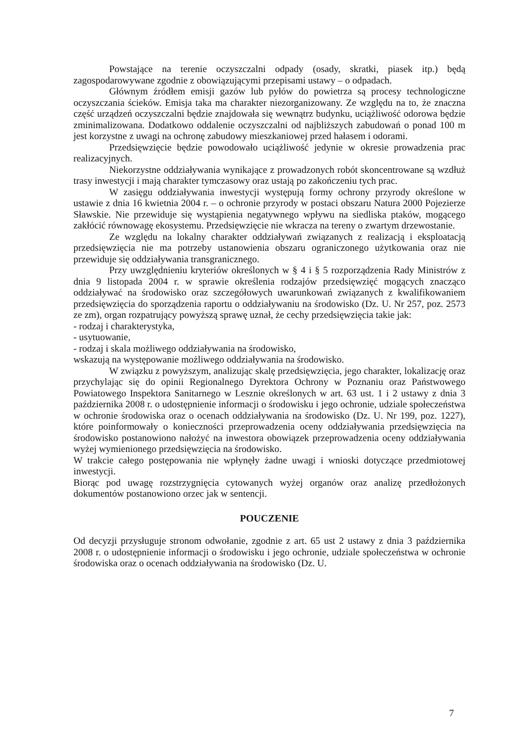Powstające na terenie oczyszczalni odpady (osady, skratki, piasek itp.) będą zagospodarowywane zgodnie z obowiązującymi przepisami ustawy – o odpadach.
Głównym źródłem emisji gazów lub pyłów do powietrza są procesy technologiczne oczyszczania ścieków. Emisja taka ma charakter niezorganizowany. Ze względu na to, że znaczna część urządzeń oczyszczalni będzie znajdowała się wewnątrz budynku, uciążliwość odorowa będzie zminimalizowana. Dodatkowo oddalenie oczyszczalni od najbliższych zabudowań o ponad 100 m jest korzystne z uwagi na ochronę zabudowy mieszkaniowej przed hałasem i odorami.
Przedsięwzięcie będzie powodowało uciążliwość jedynie w okresie prowadzenia prac realizacyjnych.
Niekorzystne oddziaływania wynikające z prowadzonych robót skoncentrowane są wzdłuż trasy inwestycji i mają charakter tymczasowy oraz ustają po zakończeniu tych prac.
W zasięgu oddziaływania inwestycji występują formy ochrony przyrody określone w ustawie z dnia 16 kwietnia 2004 r. – o ochronie przyrody w postaci obszaru Natura 2000 Pojezierze Sławskie. Nie przewiduje się wystąpienia negatywnego wpływu na siedliska ptaków, mogącego zakłócić równowagę ekosystemu. Przedsięwzięcie nie wkracza na tereny o zwartym drzewostanie.
Ze względu na lokalny charakter oddziaływań związanych z realizacją i eksploatacją przedsięwzięcia nie ma potrzeby ustanowienia obszaru ograniczonego użytkowania oraz nie przewiduje się oddziaływania transgranicznego.
Przy uwzględnieniu kryteriów określonych w § 4 i § 5 rozporządzenia Rady Ministrów z dnia 9 listopada 2004 r. w sprawie określenia rodzajów przedsięwzięć mogących znacząco oddziaływać na środowisko oraz szczegółowych uwarunkowań związanych z kwalifikowaniem przedsięwzięcia do sporządzenia raportu o oddziaływaniu na środowisko (Dz. U. Nr 257, poz. 2573 ze zm), organ rozpatrujący powyższą sprawę uznał, że cechy przedsięwzięcia takie jak:
- rodzaj i charakterystyka,
- usytuowanie,
- rodzaj i skala możliwego oddziaływania na środowisko,
wskazują na występowanie możliwego oddziaływania na środowisko.
W związku z powyższym, analizując skalę przedsięwzięcia, jego charakter, lokalizację oraz przychylając się do opinii Regionalnego Dyrektora Ochrony w Poznaniu oraz Państwowego Powiatowego Inspektora Sanitarnego w Lesznie określonych w art. 63 ust. 1 i 2 ustawy z dnia 3 października 2008 r. o udostępnienie informacji o środowisku i jego ochronie, udziale społeczeństwa w ochronie środowiska oraz o ocenach oddziaływania na środowisko (Dz. U. Nr 199, poz. 1227), które poinformowały o konieczności przeprowadzenia oceny oddziaływania przedsięwzięcia na środowisko postanowiono nałożyć na inwestora obowiązek przeprowadzenia oceny oddziaływania wyżej wymienionego przedsięwzięcia na środowisko.
W trakcie całego postępowania nie wpłynęły żadne uwagi i wnioski dotyczące przedmiotowej inwestycji.
Biorąc pod uwagę rozstrzygnięcia cytowanych wyżej organów oraz analizę przedłożonych dokumentów postanowiono orzec jak w sentencji.
POUCZENIE
Od decyzji przysługuje stronom odwołanie, zgodnie z art. 65 ust 2 ustawy z dnia 3 października 2008 r. o udostępnienie informacji o środowisku i jego ochronie, udziale społeczeństwa w ochronie środowiska oraz o ocenach oddziaływania na środowisko (Dz. U.
7